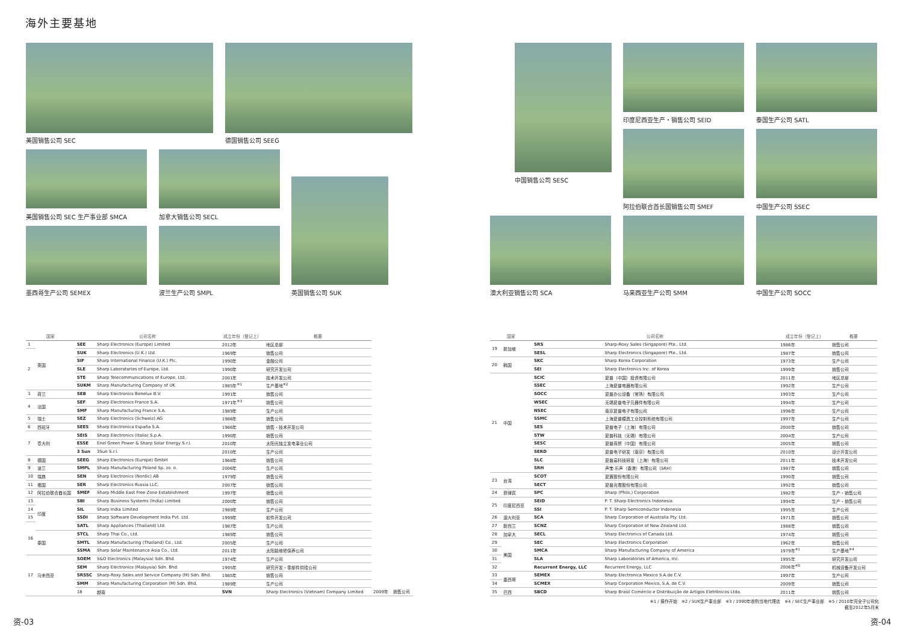海外主要基地
美国销售公司 SEC 德国销售公司 SEEG
美国销售公司 SEC 生产事业部 SMCA 加拿大销售公司 SECL
墨西哥生产公司 SEMEX 波兰生产公司 SMPL 英国销售公司 SUK
中国销售公司 SESC
印度尼西亚生产・销售公司 SEID 泰国生产公司 SATL
阿拉伯联合酋长国销售公司 SMEF 中国生产公司 SSEC
澳大利亚销售公司 SCA 马来西亚生产公司 SMM 中国生产公司 SOCC
| 国家 | | 公司名称 | | 成立年份（登记上） | 概要 | | |
| --- | --- | --- | --- | --- | --- | --- | --- |
| 1 | 英国 | SEE | Sharp Electronics (Europe) Limited | 2012年 | 地区总部 | | |
| 2 | | SUK | Sharp Electronics (U.K.) Ltd. | 1969年 | 销售公司 | | |
| | | SIF | Sharp International Finance (U.K.) Plc. | 1990年 | 金融公司 | | |
| | | SLE | Sharp Laboratories of Europe, Ltd. | 1990年 | 研究开发公司 | | |
| | | STE | Sharp Telecommunications of Europe, Ltd. | 2001年 | 技术开发公司 | | |
| | | SUKM | Sharp Manufacturing Company of UK | 1985年<sup>※1</sup> | 生产基地<sup>※2</sup> | | |
| 3 | 荷兰 | SEB | Sharp Electronics Benelux B.V. | 1991年 | 销售公司 | | |
| 4 | 法国 | SEF | Sharp Electronics France S.A. | 1971年<sup>※3</sup> | 销售公司 | | |
| | | SMF | Sharp Manufacturing France S.A. | 1989年 | 生产公司 | | |
| 5 | 瑞士 | SEZ | Sharp Electronics (Schweiz) AG | 1986年 | 销售公司 | | |
| 6 | 西班牙 | SEES | Sharp Electronica España S.A. | 1986年 | 销售・技术开发公司 | | |
| 7 | 意大利 | SEIS | Sharp Electronics (Italia) S.p.A. | 1990年 | 销售公司 | | |
| | | ESSE | Enel Green Power & Sharp Solar Energy S.r.l. | 2010年 | 太阳光独立发电事业公司 | | |
| | | 3 Sun | 3Sun S.r.l. | 2010年 | 生产公司 | | |
| 8 | 德国 | SEEG | Sharp Electronics (Europe) GmbH | 1968年 | 销售公司 | | |
| 9 | 波兰 | SMPL | Sharp Manufacturing Poland Sp. zo. o. | 2006年 | 生产公司 | | |
| 10 | 瑞典 | SEN | Sharp Electronics (Nordic) AB | 1979年 | 销售公司 | | |
| 11 | 俄国 | SER | Sharp Electronics Russia LLC. | 2007年 | 销售公司 | | |
| 12 | 阿拉伯联合酋长国 | SMEF | Sharp Middle East Free Zone Establishment | 1997年 | 销售公司 | | |
| 13 | 印度 | SBI | Sharp Business Systems (India) Limited | 2000年 | 销售公司 | | |
| 14 | | SIL | Sharp India Limited | 1989年 | 生产公司 | | |
| 15 | | SSDI | Sharp Software Development India Pvt. Ltd. | 1999年 | 软件开发公司 | | |
| 16 | | SATL | Sharp Appliances (Thailand) Ltd. | 1987年 | 生产公司 | | |
| | 泰国 | STCL | Sharp Thai Co., Ltd. | 1989年 | 销售公司 | | |
| | | SMTL | Sharp Manufacturing (Thailand) Co., Ltd. | 2005年 | 生产公司 | | |
| | | SSMA | Sharp Solar Maintenance Asia Co., Ltd. | 2011年 | 太阳能维修保养公司 | | |
| 17 | 马来西亚 | SOEM | S&O Electronics (Malaysia) Sdn. Bhd. | 1974年 | 生产公司 | | |
| | | SEM | Sharp Electronics (Malaysia) Sdn. Bhd. | 1995年 | 研究开发・零部件供给公司 | | |
| | | SRSSC | Sharp-Roxy Sales and Service Company (M) Sdn. Bhd. | 1985年 | 销售公司 | | |
| | | SMM | Sharp Manufacturing Corporation (M) Sdn. Bhd. | 1989年 | 生产公司 | | |
| | | 18 | 越南 | SVN | Sharp Electronics (Vietnam) Company Limited | 2009年 | 销售公司 |
| 国家 | | 公司名称 | | 成立年份（登记上） | 概要 |
| --- | --- | --- | --- | --- | --- |
| 19 | 新加坡 | SRS | Sharp-Roxy Sales (Singapore) Pte., Ltd. | 1986年 | 销售公司 |
| | | SESL | Sharp Electronics (Singapore) Pte., Ltd. | 1987年 | 销售公司 |
| 20 | 韩国 | SKC | Sharp Korea Corporation | 1973年 | 生产公司 |
| | | SEI | Sharp Electronics Inc. of Korea | 1999年 | 销售公司 |
| 21 | 中国 | SCIC | 夏普（中国）投资有限公司 | 2011年 | 地区总部 |
| | | SSEC | 上海夏普电器有限公司 | 1992年 | 生产公司 |
| | | SOCC | 夏普办公设备（常熟）有限公司 | 1993年 | 生产公司 |
| | | WSEC | 无锡夏普电子元器件有限公司 | 1994年 | 生产公司 |
| | | NSEC | 南京夏普电子有限公司 | 1996年 | 生产公司 |
| | | SSMC | 上海夏普模具工业控制系统有限公司 | 1997年 | 生产公司 |
| | | SES | 夏普电子（上海）有限公司 | 2000年 | 销售公司 |
| | | STW | 夏普科技（无锡）有限公司 | 2004年 | 生产公司 |
| | | SESC | 夏普商贸（中国）有限公司 | 2005年 | 销售公司 |
| | | SERD | 夏普电子研发（南京）有限公司 | 2010年 | 设计开发公司 |
| | | SLC | 夏普高科技研发（上海）有限公司 | 2011年 | 技术开发公司 |
| | | SRH | 声宝-乐声（香港）有限公司（SRH） | 1987年 | 销售公司 |
| 23 | 台湾 | SCOT | 夏寶股份有限公司 | 1990年 | 销售公司 |
| | | SECT | 夏普光電股份有限公司 | 1992年 | 销售公司 |
| 24 | 菲律宾 | SPC | Sharp (Phils.) Corporation | 1982年 | 生产・销售公司 |
| 25 | 印度尼西亚 | SEID | P. T. Sharp Electronics Indonesia | 1994年 | 生产・销售公司 |
| | | SSI | P. T. Sharp Semiconductor Indonesia | 1995年 | 生产公司 |
| 26 | 澳大利亚 | SCA | Sharp Corporation of Australia Pty. Ltd. | 1971年 | 销售公司 |
| 27 | 新西兰 | SCNZ | Sharp Corporation of New Zealand Ltd. | 1988年 | 销售公司 |
| 28 | 加拿大 | SECL | Sharp Electronics of Canada Ltd. | 1974年 | 销售公司 |
| 29 | 美国 | SEC | Sharp Electronics Corporation | 1962年 | 销售公司 |
| 30 | | SMCA | Sharp Manufacturing Company of America | 1979年<sup>※1</sup> | 生产基地<sup>※4</sup> |
| 31 | | SLA | Sharp Laboratories of America, Inc. | 1995年 | 研究开发公司 |
| 32 | | Recurrent Energy, LLC | Recurrent Energy, LLC | 2006年<sup>※5</sup> | 机械设备开发公司 |
| 33 | 墨西哥 | SEMEX | Sharp Electronica Mexico S.A.de C.V. | 1997年 | 生产公司 |
| 34 | | SCMEX | Sharp Corporation Mexico, S.A. de C.V. | 2009年 | 销售公司 |
| 35 | 巴西 | SBCD | Sharp Brasil Comércio e Distribuição de Artigos Eletrônicos Ltda. | 2011年 | 销售公司 |
※1 / 操作开始　※2 / SUK生产事业部　※3 / 1990年收购当地代理店　※4 / SEC生产事业部　※5 / 2010年完全子公司化
截至2012年5月末
资-03 资-04